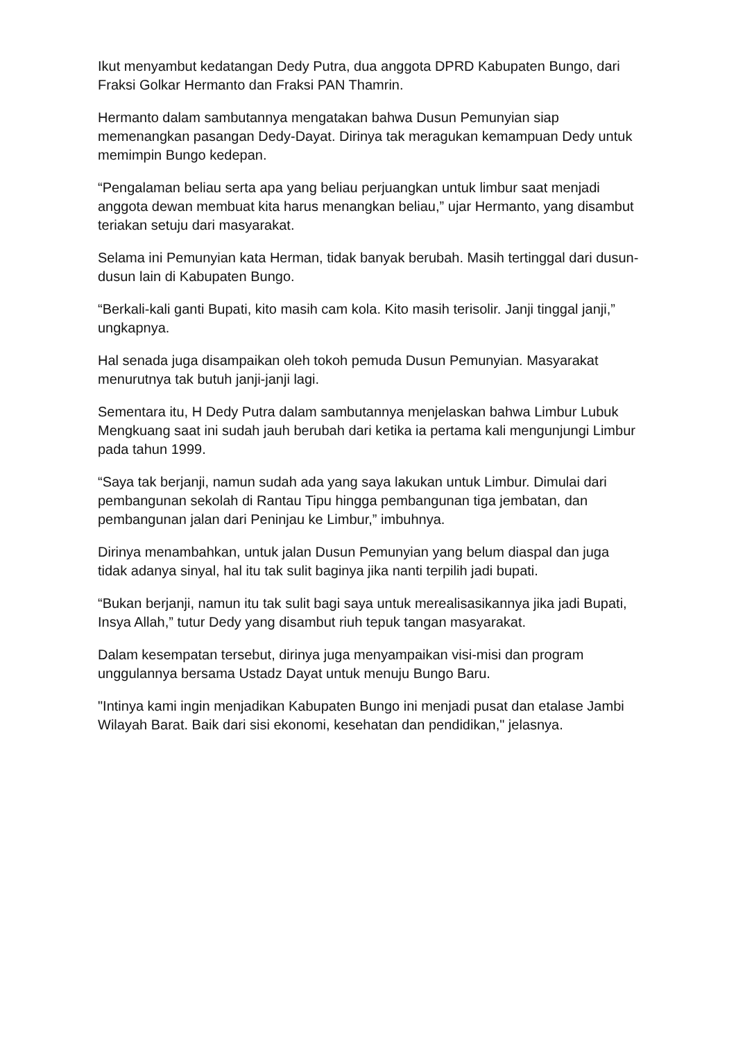Ikut menyambut kedatangan Dedy Putra, dua anggota DPRD Kabupaten Bungo, dari Fraksi Golkar Hermanto dan Fraksi PAN Thamrin.
Hermanto dalam sambutannya mengatakan bahwa Dusun Pemunyian siap memenangkan pasangan Dedy-Dayat. Dirinya tak meragukan kemampuan Dedy untuk memimpin Bungo kedepan.
“Pengalaman beliau serta apa yang beliau perjuangkan untuk limbur saat menjadi anggota dewan membuat kita harus menangkan beliau,” ujar Hermanto, yang disambut teriakan setuju dari masyarakat.
Selama ini Pemunyian kata Herman, tidak banyak berubah. Masih tertinggal dari dusun-dusun lain di Kabupaten Bungo.
“Berkali-kali ganti Bupati, kito masih cam kola. Kito masih terisolir. Janji tinggal janji,” ungkapnya.
Hal senada juga disampaikan oleh tokoh pemuda Dusun Pemunyian. Masyarakat menurutnya tak butuh janji-janji lagi.
Sementara itu, H Dedy Putra dalam sambutannya menjelaskan bahwa Limbur Lubuk Mengkuang saat ini sudah jauh berubah dari ketika ia pertama kali mengunjungi Limbur pada tahun 1999.
“Saya tak berjanji, namun sudah ada yang saya lakukan untuk Limbur. Dimulai dari pembangunan sekolah di Rantau Tipu hingga pembangunan tiga jembatan, dan pembangunan jalan dari Peninjau ke Limbur,” imbuhnya.
Dirinya menambahkan, untuk jalan Dusun Pemunyian yang belum diaspal dan juga tidak adanya sinyal, hal itu tak sulit baginya jika nanti terpilih jadi bupati.
“Bukan berjanji, namun itu tak sulit bagi saya untuk merealisasikannya jika jadi Bupati, Insya Allah,” tutur Dedy yang disambut riuh tepuk tangan masyarakat.
Dalam kesempatan tersebut, dirinya juga menyampaikan visi-misi dan program unggulannya bersama Ustadz Dayat untuk menuju Bungo Baru.
"Intinya kami ingin menjadikan Kabupaten Bungo ini menjadi pusat dan etalase Jambi Wilayah Barat. Baik dari sisi ekonomi, kesehatan dan pendidikan," jelasnya.